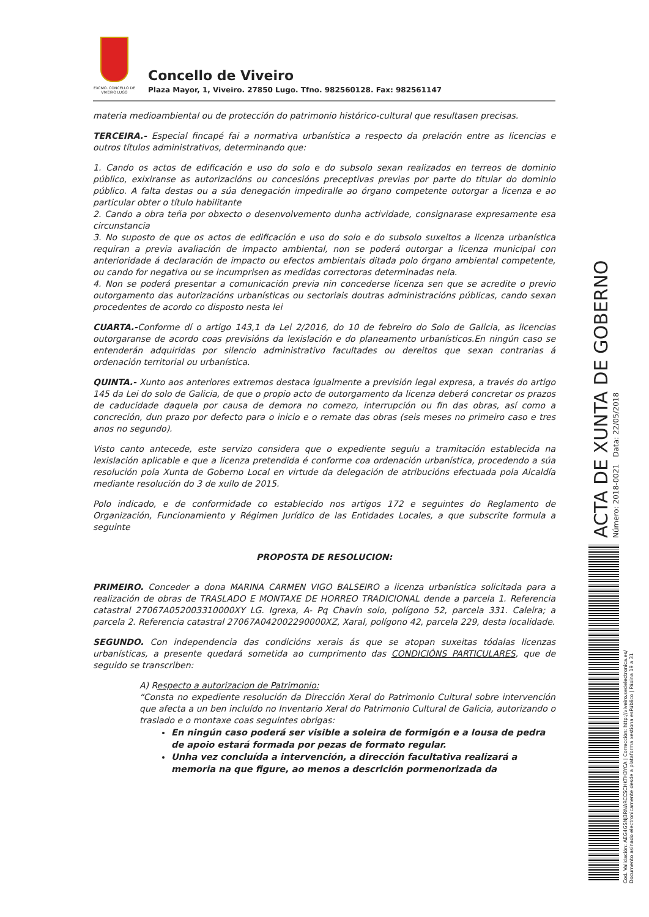EXCMO. CONCELLO DE VIVEIRO LUGO
Concello de Viveiro
Plaza Mayor, 1, Viveiro. 27850 Lugo. Tfno. 982560128. Fax: 982561147
materia medioambiental ou de protección do patrimonio histórico-cultural que resultasen precisas.
TERCEIRA.- Especial fincapé fai a normativa urbanística a respecto da prelación entre as licencias e outros títulos administrativos, determinando que:
1. Cando os actos de edificación e uso do solo e do subsolo sexan realizados en terreos de dominio público, exixiranse as autorizacións ou concesións preceptivas previas por parte do titular do dominio público. A falta destas ou a súa denegación impediralle ao órgano competente outorgar a licenza e ao particular obter o título habilitante
2. Cando a obra teña por obxecto o desenvolvemento dunha actividade, consignarase expresamente esa circunstancia
3. No suposto de que os actos de edificación e uso do solo e do subsolo suxeitos a licenza urbanística requiran a previa avaliación de impacto ambiental, non se poderá outorgar a licenza municipal con anterioridade á declaración de impacto ou efectos ambientais ditada polo órgano ambiental competente, ou cando for negativa ou se incumprisen as medidas correctoras determinadas nela.
4. Non se poderá presentar a comunicación previa nin concederse licenza sen que se acredite o previo outorgamento das autorizacións urbanísticas ou sectoriais doutras administracións públicas, cando sexan procedentes de acordo co disposto nesta lei
CUARTA.-Conforme dí o artigo 143,1 da Lei 2/2016, do 10 de febreiro do Solo de Galicia, as licencias outorgaranse de acordo coas previsións da lexislación e do planeamento urbanísticos.En ningún caso se entenderán adquiridas por silencio administrativo facultades ou dereitos que sexan contrarias á ordenación territorial ou urbanística.
QUINTA.- Xunto aos anteriores extremos destaca igualmente a previsión legal expresa, a través do artigo 145 da Lei do solo de Galicia, de que o propio acto de outorgamento da licenza deberá concretar os prazos de caducidade daquela por causa de demora no comezo, interrupción ou fin das obras, así como a concreción, dun prazo por defecto para o inicio e o remate das obras (seis meses no primeiro caso e tres anos no segundo).
Visto canto antecede, este servizo considera que o expediente seguíu a tramitación establecida na lexislación aplicable e que a licenza pretendida é conforme coa ordenación urbanística, procedendo a súa resolución pola Xunta de Goberno Local en virtude da delegación de atribucións efectuada pola Alcaldía mediante resolución do 3 de xullo de 2015.
Polo indicado, e de conformidade co establecido nos artigos 172 e seguintes do Reglamento de Organización, Funcionamiento y Régimen Jurídico de las Entidades Locales, a que subscrite formula a seguinte
PROPOSTA DE RESOLUCION:
PRIMEIRO. Conceder a dona MARINA CARMEN VIGO BALSEIRO a licenza urbanística solicitada para a realización de obras de TRASLADO E MONTAXE DE HORREO TRADICIONAL dende a parcela 1. Referencia catastral 27067A052003310000XY LG. Igrexa, A- Pq Chavín solo, polígono 52, parcela 331. Caleira; a parcela 2. Referencia catastral 27067A042002290000XZ, Xaral, polígono 42, parcela 229, desta localidade.
SEGUNDO. Con independencia das condicións xerais ás que se atopan suxeitas tódalas licenzas urbanísticas, a presente quedará sometida ao cumprimento das CONDICIÓNS PARTICULARES, que de seguido se transcriben:
A) Respecto a autorizacion de Patrimonio:
“Consta no expediente resolución da Dirección Xeral do Patrimonio Cultural sobre intervención que afecta a un ben incluído no Inventario Xeral do Patrimonio Cultural de Galicia, autorizando o traslado e o montaxe coas seguintes obrigas:
En ningún caso poderá ser visible a soleira de formigón e a lousa de pedra de apoio estará formada por pezas de formato regular.
Unha vez concluída a intervención, a dirección facultativa realizará a memoria na que figure, ao menos a descrición pormenorizada da
ACTA DE XUNTA DE GOBERNO
Número: 2018-0021 Data: 22/05/2018
Cod. Validación: AEG4GSNJ3RNARCCSCHKTH3YCA | Corrección: http://viveiro.sedelectronica.es/
Documento asinado electronicamente desde a plataforma xestiona esPúblico | Páxina 19 a 31